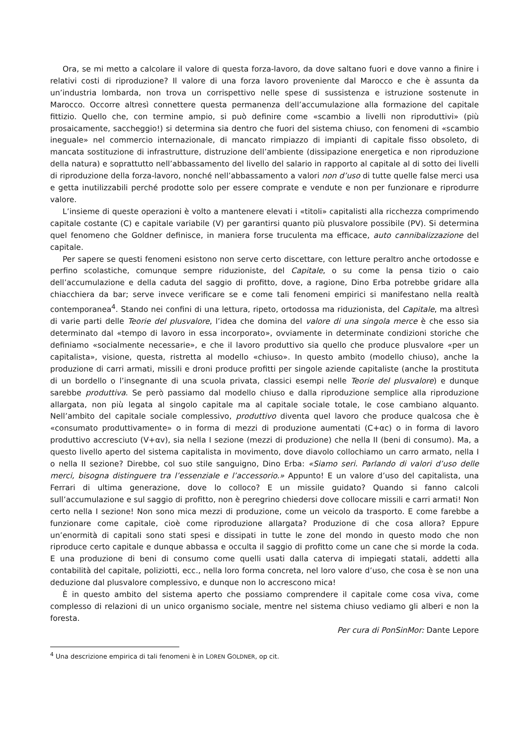Ora, se mi metto a calcolare il valore di questa forza-lavoro, da dove saltano fuori e dove vanno a finire i relativi costi di riproduzione? Il valore di una forza lavoro proveniente dal Marocco e che è assunta da un’industria lombarda, non trova un corrispettivo nelle spese di sussistenza e istruzione sostenute in Marocco. Occorre altresì connettere questa permanenza dell’accumulazione alla formazione del capitale fittizio. Quello che, con termine ampio, si può definire come «scambio a livelli non riproduttivi» (più prosaicamente, saccheggio!) si determina sia dentro che fuori del sistema chiuso, con fenomeni di «scambio ineguale» nel commercio internazionale, di mancato rimpiazzo di impianti di capitale fisso obsoleto, di mancata sostituzione di infrastrutture, distruzione dell’ambiente (dissipazione energetica e non riproduzione della natura) e soprattutto nell’abbassamento del livello del salario in rapporto al capitale al di sotto dei livelli di riproduzione della forza-lavoro, nonché nell’abbassamento a valori non d’uso di tutte quelle false merci usa e getta inutilizzabili perché prodotte solo per essere comprate e vendute e non per funzionare e riprodurre valore.
L’insieme di queste operazioni è volto a mantenere elevati i «titoli» capitalisti alla ricchezza comprimendo capitale costante (C) e capitale variabile (V) per garantirsi quanto più plusvalore possibile (PV). Si determina quel fenomeno che Goldner definisce, in maniera forse truculenta ma efficace, auto cannibalizzazione del capitale.
Per sapere se questi fenomeni esistono non serve certo discettare, con letture peraltro anche ortodosse e perfino scolastiche, comunque sempre riduzioniste, del Capitale, o su come la pensa tizio o caio dell’accumulazione e della caduta del saggio di profitto, dove, a ragione, Dino Erba potrebbe gridare alla chiacchiera da bar; serve invece verificare se e come tali fenomeni empirici si manifestano nella realtà contemporanea<sup>4</sup>. Stando nei confini di una lettura, ripeto, ortodossa ma riduzionista, del Capitale, ma altresì di varie parti delle Teorie del plusvalore, l’idea che domina del valore di una singola merce è che esso sia determinato dal «tempo di lavoro in essa incorporato», ovviamente in determinate condizioni storiche che definiamo «socialmente necessarie», e che il lavoro produttivo sia quello che produce plusvalore «per un capitalista», visione, questa, ristretta al modello «chiuso». In questo ambito (modello chiuso), anche la produzione di carri armati, missili e droni produce profitti per singole aziende capitaliste (anche la prostituta di un bordello o l’insegnante di una scuola privata, classici esempi nelle Teorie del plusvalore) e dunque sarebbe produttiva. Se però passiamo dal modello chiuso e dalla riproduzione semplice alla riproduzione allargata, non più legata al singolo capitale ma al capitale sociale totale, le cose cambiano alquanto. Nell’ambito del capitale sociale complessivo, produttivo diventa quel lavoro che produce qualcosa che è «consumato produttivamente» o in forma di mezzi di produzione aumentati (C+αc) o in forma di lavoro produttivo accresciuto (V+αv), sia nella I sezione (mezzi di produzione) che nella II (beni di consumo). Ma, a questo livello aperto del sistema capitalista in movimento, dove diavolo collochiamo un carro armato, nella I o nella II sezione? Direbbe, col suo stile sanguigno, Dino Erba: «Siamo seri. Parlando di valori d’uso delle merci, bisogna distinguere tra l’essenziale e l’accessorio.» Appunto! E un valore d’uso del capitalista, una Ferrari di ultima generazione, dove lo colloco? E un missile guidato? Quando si fanno calcoli sull’accumulazione e sul saggio di profitto, non è peregrino chiedersi dove collocare missili e carri armati! Non certo nella I sezione! Non sono mica mezzi di produzione, come un veicolo da trasporto. E come farebbe a funzionare come capitale, cioè come riproduzione allargata? Produzione di che cosa allora? Eppure un’enormità di capitali sono stati spesi e dissipati in tutte le zone del mondo in questo modo che non riproduce certo capitale e dunque abbassa e occulta il saggio di profitto come un cane che si morde la coda. E una produzione di beni di consumo come quelli usati dalla caterva di impiegati statali, addetti alla contabilità del capitale, poliziotti, ecc., nella loro forma concreta, nel loro valore d’uso, che cosa è se non una deduzione dal plusvalore complessivo, e dunque non lo accrescono mica!
È in questo ambito del sistema aperto che possiamo comprendere il capitale come cosa viva, come complesso di relazioni di un unico organismo sociale, mentre nel sistema chiuso vediamo gli alberi e non la foresta.
Per cura di PonSinMor: Dante Lepore
<sup>4</sup> Una descrizione empirica di tali fenomeni è in LOREN GOLDNER, op cit.